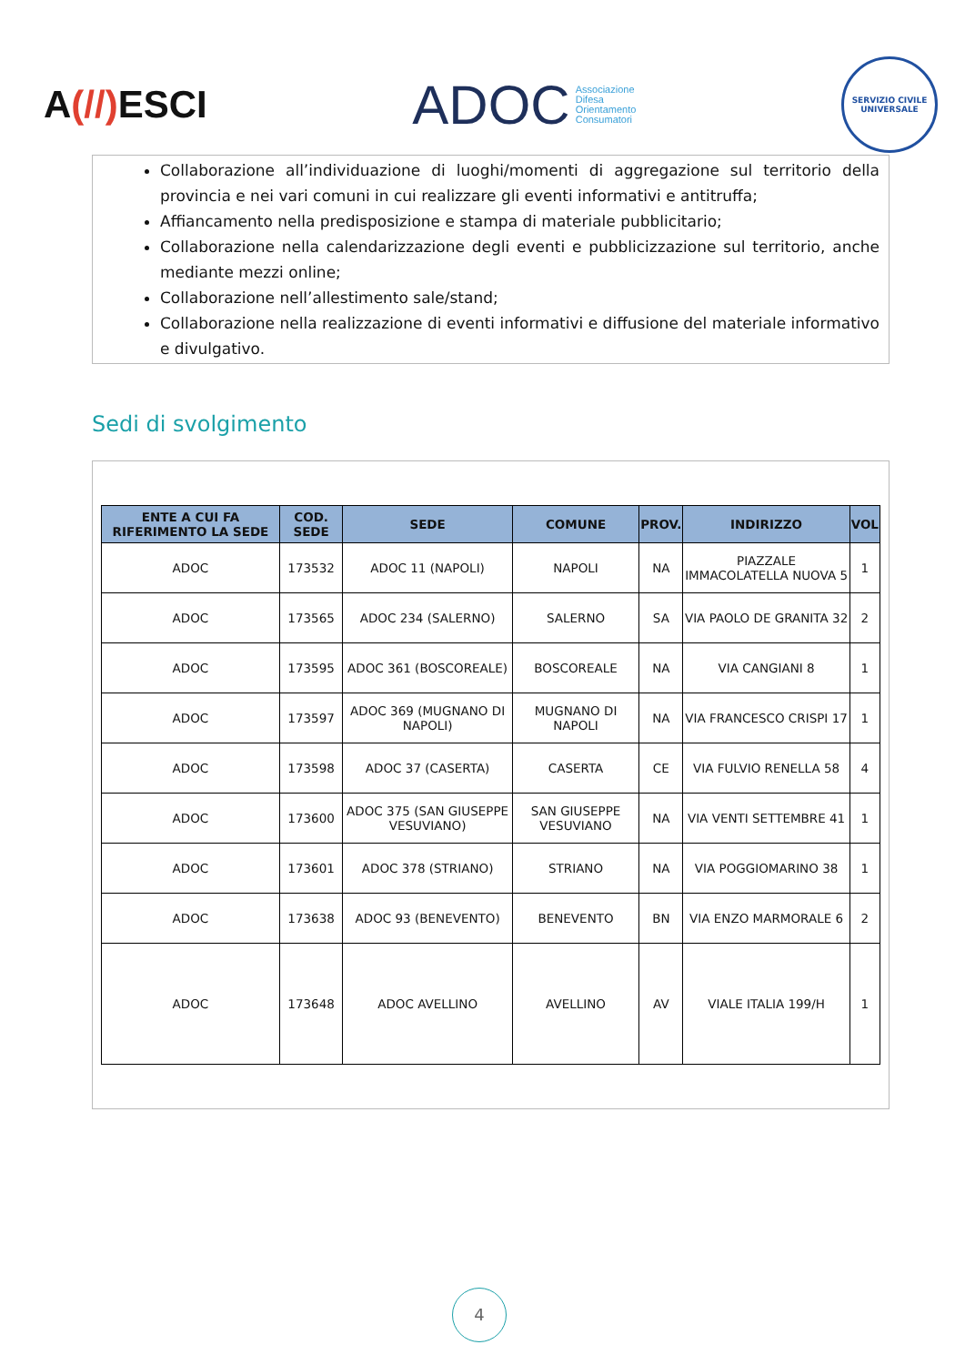A(//) ESCI
ADOC Associazione
Difesa
Orientamento
Consumatori
SERVIZIO CIVILE UNIVERSALE
Collaborazione all’individuazione di luoghi/momenti di aggregazione sul territorio della provincia e nei vari comuni in cui realizzare gli eventi informativi e antitruffa;
Affiancamento nella predisposizione e stampa di materiale pubblicitario;
Collaborazione nella calendarizzazione degli eventi e pubblicizzazione sul territorio, anche mediante mezzi online;
Collaborazione nell’allestimento sale/stand;
Collaborazione nella realizzazione di eventi informativi e diffusione del materiale informativo e divulgativo.
Sedi di svolgimento
| ENTE A CUI FA RIFERIMENTO LA SEDE | COD. SEDE | SEDE | COMUNE | PROV. | INDIRIZZO | VOL |
| --- | --- | --- | --- | --- | --- | --- |
| ADOC | 173532 | ADOC 11 (NAPOLI) | NAPOLI | NA | PIAZZALE IMMACOLATELLA NUOVA 5 | 1 |
| ADOC | 173565 | ADOC 234 (SALERNO) | SALERNO | SA | VIA PAOLO DE GRANITA 32 | 2 |
| ADOC | 173595 | ADOC 361 (BOSCOREALE) | BOSCOREALE | NA | VIA CANGIANI 8 | 1 |
| ADOC | 173597 | ADOC 369 (MUGNANO DI NAPOLI) | MUGNANO DI NAPOLI | NA | VIA FRANCESCO CRISPI 17 | 1 |
| ADOC | 173598 | ADOC 37 (CASERTA) | CASERTA | CE | VIA FULVIO RENELLA 58 | 4 |
| ADOC | 173600 | ADOC 375 (SAN GIUSEPPE VESUVIANO) | SAN GIUSEPPE VESUVIANO | NA | VIA VENTI SETTEMBRE 41 | 1 |
| ADOC | 173601 | ADOC 378 (STRIANO) | STRIANO | NA | VIA POGGIOMARINO 38 | 1 |
| ADOC | 173638 | ADOC 93 (BENEVENTO) | BENEVENTO | BN | VIA ENZO MARMORALE 6 | 2 |
| ADOC | 173648 | ADOC AVELLINO | AVELLINO | AV | VIALE ITALIA 199/H | 1 |
4